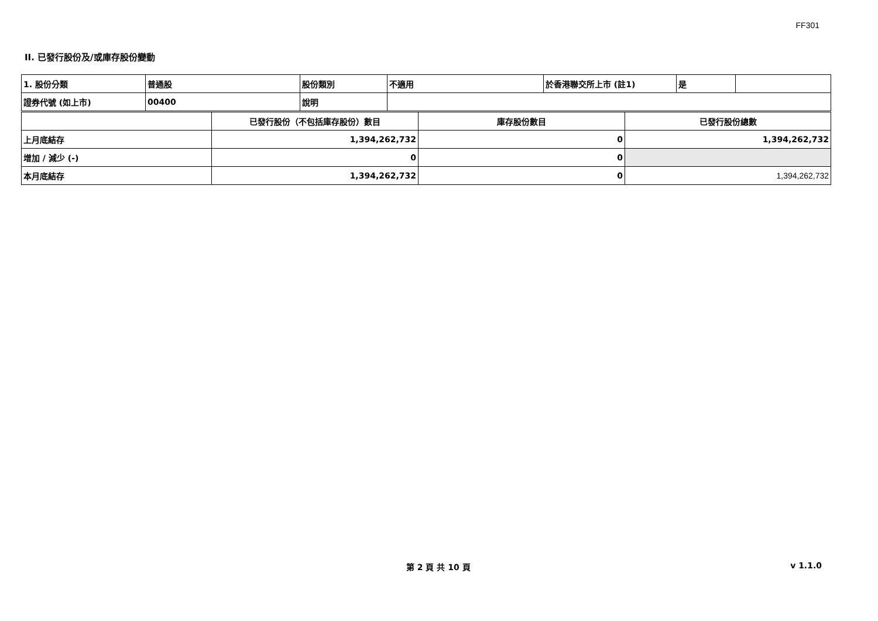FF301
II. 已發行股份及/或庫存股份變動
| 1. 股份分類 | 普通股 | 股份類別 | 不適用 | 於香港聯交所上市 (註1) | 是 | |
| 證券代號 (如上市) | 00400 | 說明 | | | | |
| | 已發行股份（不包括庫存股份）數目 | 庫存股份數目 | 已發行股份總數 |
| 上月底結存 | 1,394,262,732 | 0 | 1,394,262,732 |
| 增加 / 減少 (-) | 0 | 0 | |
| 本月底結存 | 1,394,262,732 | 0 | 1,394,262,732 |
第 2 頁 共 10 頁 v 1.1.0